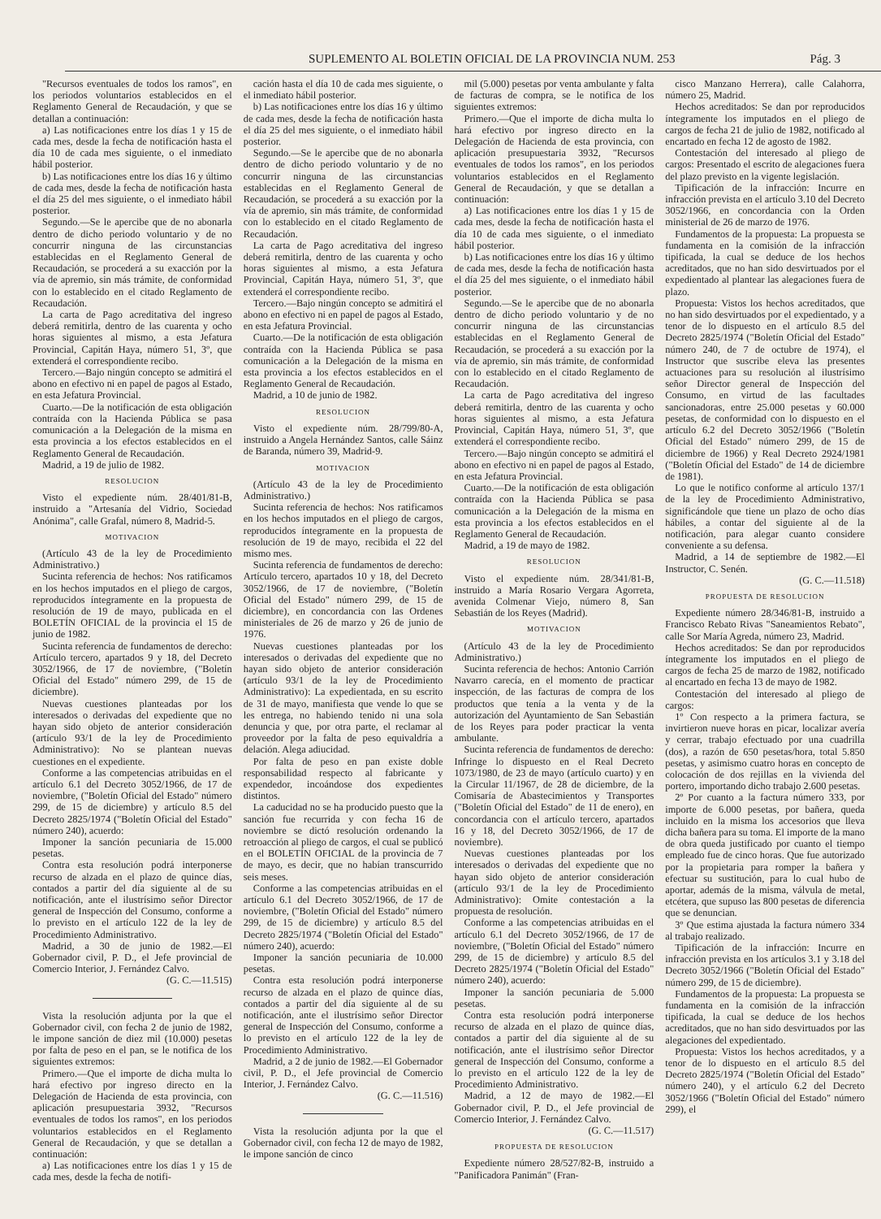SUPLEMENTO AL BOLETIN OFICIAL DE LA PROVINCIA NUM. 253 Pág. 3
"Recursos eventuales de todos los ramos", en los periodos voluntarios establecidos en el Reglamento General de Recaudación, y que se detallan a continuación:
a) Las notificaciones entre los días 1 y 15 de cada mes, desde la fecha de notificación hasta el día 10 de cada mes siguiente, o el inmediato hábil posterior.
b) Las notificaciones entre los días 16 y último de cada mes, desde la fecha de notificación hasta el día 25 del mes siguiente, o el inmediato hábil posterior.
Segundo.—Se le apercibe que de no abonarla dentro de dicho periodo voluntario y de no concurrir ninguna de las circunstancias establecidas en el Reglamento General de Recaudación, se procederá a su exacción por la vía de apremio, sin más trámite, de conformidad con lo establecido en el citado Reglamento de Recaudación.
La carta de Pago acreditativa del ingreso deberá remitirla, dentro de las cuarenta y ocho horas siguientes al mismo, a esta Jefatura Provincial, Capitán Haya, número 51, 3º, que extenderá el correspondiente recibo.
Tercero.—Bajo ningún concepto se admitirá el abono en efectivo ni en papel de pagos al Estado, en esta Jefatura Provincial.
Cuarto.—De la notificación de esta obligación contraída con la Hacienda Pública se pasa comunicación a la Delegación de la misma en esta provincia a los efectos establecidos en el Reglamento General de Recaudación.
Madrid, a 19 de julio de 1982.
RESOLUCION
Visto el expediente núm. 28/401/81-B, instruido a "Artesanía del Vidrio, Sociedad Anónima", calle Grafal, número 8, Madrid-5.
MOTIVACION
(Artículo 43 de la ley de Procedimiento Administrativo.)
Sucinta referencia de hechos: Nos ratificamos en los hechos imputados en el pliego de cargos, reproducidos íntegramente en la propuesta de resolución de 19 de mayo, publicada en el BOLETÍN OFICIAL de la provincia el 15 de junio de 1982.
Sucinta referencia de fundamentos de derecho: Artículo tercero, apartados 9 y 18, del Decreto 3052/1966, de 17 de noviembre, ("Boletín Oficial del Estado" número 299, de 15 de diciembre).
Nuevas cuestiones planteadas por los interesados o derivadas del expediente que no hayan sido objeto de anterior consideración (artículo 93/1 de la ley de Procedimiento Administrativo): No se plantean nuevas cuestiones en el expediente.
Conforme a las competencias atribuidas en el artículo 6.1 del Decreto 3052/1966, de 17 de noviembre, ("Boletín Oficial del Estado" número 299, de 15 de diciembre) y artículo 8.5 del Decreto 2825/1974 ("Boletín Oficial del Estado" número 240), acuerdo:
Imponer la sanción pecuniaria de 15.000 pesetas.
Contra esta resolución podrá interponerse recurso de alzada en el plazo de quince días, contados a partir del día siguiente al de su notificación, ante el ilustrísimo señor Director general de Inspección del Consumo, conforme a lo previsto en el artículo 122 de la ley de Procedimiento Administrativo.
Madrid, a 30 de junio de 1982.—El Gobernador civil, P. D., el Jefe provincial de Comercio Interior, J. Fernández Calvo.
(G. C.—11.515)
Vista la resolución adjunta por la que el Gobernador civil, con fecha 2 de junio de 1982, le impone sanción de diez mil (10.000) pesetas por falta de peso en el pan, se le notifica de los siguientes extremos:
Primero.—Que el importe de dicha multa lo hará efectivo por ingreso directo en la Delegación de Hacienda de esta provincia, con aplicación presupuestaria 3932, "Recursos eventuales de todos los ramos", en los periodos voluntarios establecidos en el Reglamento General de Recaudación, y que se detallan a continuación:
a) Las notificaciones entre los días 1 y 15 de cada mes, desde la fecha de notifi-
cación hasta el día 10 de cada mes siguiente, o el inmediato hábil posterior.
b) Las notificaciones entre los días 16 y último de cada mes, desde la fecha de notificación hasta el día 25 del mes siguiente, o el inmediato hábil posterior.
Segundo.—Se le apercibe que de no abonarla dentro de dicho periodo voluntario y de no concurrir ninguna de las circunstancias establecidas en el Reglamento General de Recaudación, se procederá a su exacción por la vía de apremio, sin más trámite, de conformidad con lo establecido en el citado Reglamento de Recaudación.
La carta de Pago acreditativa del ingreso deberá remitirla, dentro de las cuarenta y ocho horas siguientes al mismo, a esta Jefatura Provincial, Capitán Haya, número 51, 3º, que extenderá el correspondiente recibo.
Tercero.—Bajo ningún concepto se admitirá el abono en efectivo ni en papel de pagos al Estado, en esta Jefatura Provincial.
Cuarto.—De la notificación de esta obligación contraída con la Hacienda Pública se pasa comunicación a la Delegación de la misma en esta provincia a los efectos establecidos en el Reglamento General de Recaudación.
Madrid, a 10 de junio de 1982.
RESOLUCION
Visto el expediente núm. 28/799/80-A, instruido a Angela Hernández Santos, calle Sáinz de Baranda, número 39, Madrid-9.
MOTIVACION
(Artículo 43 de la ley de Procedimiento Administrativo.)
Sucinta referencia de hechos: Nos ratificamos en los hechos imputados en el pliego de cargos, reproducidos íntegramente en la propuesta de resolución de 19 de mayo, recibida el 22 del mismo mes.
Sucinta referencia de fundamentos de derecho: Artículo tercero, apartados 10 y 18, del Decreto 3052/1966, de 17 de noviembre, ("Boletín Oficial del Estado" número 299, de 15 de diciembre), en concordancia con las Ordenes ministeriales de 26 de marzo y 26 de junio de 1976.
Nuevas cuestiones planteadas por los interesados o derivadas del expediente que no hayan sido objeto de anterior consideración (artículo 93/1 de la ley de Procedimiento Administrativo): La expedientada, en su escrito de 31 de mayo, manifiesta que vende lo que se les entrega, no habiendo tenido ni una sola denuncia y que, por otra parte, el reclamar al proveedor por la falta de peso equivaldría a delación. Alega adiucidad.
Por falta de peso en pan existe doble responsabilidad respecto al fabricante y expendedor, incoándose dos expedientes distintos.
La caducidad no se ha producido puesto que la sanción fue recurrida y con fecha 16 de noviembre se dictó resolución ordenando la retroacción al pliego de cargos, el cual se publicó en el BOLETÍN OFICIAL de la provincia de 7 de mayo, es decir, que no habían transcurrido seis meses.
Conforme a las competencias atribuidas en el artículo 6.1 del Decreto 3052/1966, de 17 de noviembre, ("Boletín Oficial del Estado" número 299, de 15 de diciembre) y artículo 8.5 del Decreto 2825/1974 ("Boletín Oficial del Estado" número 240), acuerdo:
Imponer la sanción pecuniaria de 10.000 pesetas.
Contra esta resolución podrá interponerse recurso de alzada en el plazo de quince días, contados a partir del día siguiente al de su notificación, ante el ilustrísimo señor Director general de Inspección del Consumo, conforme a lo previsto en el artículo 122 de la ley de Procedimiento Administrativo.
Madrid, a 2 de junio de 1982.—El Gobernador civil, P. D., el Jefe provincial de Comercio Interior, J. Fernández Calvo.
(G. C.—11.516)
Vista la resolución adjunta por la que el Gobernador civil, con fecha 12 de mayo de 1982, le impone sanción de cinco
mil (5.000) pesetas por venta ambulante y falta de facturas de compra, se le notifica de los siguientes extremos:
Primero.—Que el importe de dicha multa lo hará efectivo por ingreso directo en la Delegación de Hacienda de esta provincia, con aplicación presupuestaria 3932, "Recursos eventuales de todos los ramos", en los periodos voluntarios establecidos en el Reglamento General de Recaudación, y que se detallan a continuación:
a) Las notificaciones entre los días 1 y 15 de cada mes, desde la fecha de notificación hasta el día 10 de cada mes siguiente, o el inmediato hábil posterior.
b) Las notificaciones entre los días 16 y último de cada mes, desde la fecha de notificación hasta el día 25 del mes siguiente, o el inmediato hábil posterior.
Segundo.—Se le apercibe que de no abonarla dentro de dicho periodo voluntario y de no concurrir ninguna de las circunstancias establecidas en el Reglamento General de Recaudación, se procederá a su exacción por la vía de apremio, sin más trámite, de conformidad con lo establecido en el citado Reglamento de Recaudación.
La carta de Pago acreditativa del ingreso deberá remitirla, dentro de las cuarenta y ocho horas siguientes al mismo, a esta Jefatura Provincial, Capitán Haya, número 51, 3º, que extenderá el correspondiente recibo.
Tercero.—Bajo ningún concepto se admitirá el abono en efectivo ni en papel de pagos al Estado, en esta Jefatura Provincial.
Cuarto.—De la notificación de esta obligación contraída con la Hacienda Pública se pasa comunicación a la Delegación de la misma en esta provincia a los efectos establecidos en el Reglamento General de Recaudación.
Madrid, a 19 de mayo de 1982.
RESOLUCION
Visto el expediente núm. 28/341/81-B, instruido a María Rosario Vergara Agorreta, avenida Colmenar Viejo, número 8, San Sebastián de los Reyes (Madrid).
MOTIVACION
(Artículo 43 de la ley de Procedimiento Administrativo.)
Sucinta referencia de hechos: Antonio Carrión Navarro carecía, en el momento de practicar inspección, de las facturas de compra de los productos que tenía a la venta y de la autorización del Ayuntamiento de San Sebastián de los Reyes para poder practicar la venta ambulante.
Sucinta referencia de fundamentos de derecho: Infringe lo dispuesto en el Real Decreto 1073/1980, de 23 de mayo (artículo cuarto) y en la Circular 11/1967, de 28 de diciembre, de la Comisaría de Abastecimientos y Transportes ("Boletín Oficial del Estado" de 11 de enero), en concordancia con el artículo tercero, apartados 16 y 18, del Decreto 3052/1966, de 17 de noviembre).
Nuevas cuestiones planteadas por los interesados o derivadas del expediente que no hayan sido objeto de anterior consideración (artículo 93/1 de la ley de Procedimiento Administrativo): Omite contestación a la propuesta de resolución.
Conforme a las competencias atribuidas en el artículo 6.1 del Decreto 3052/1966, de 17 de noviembre, ("Boletín Oficial del Estado" número 299, de 15 de diciembre) y artículo 8.5 del Decreto 2825/1974 ("Boletín Oficial del Estado" número 240), acuerdo:
Imponer la sanción pecuniaria de 5.000 pesetas.
Contra esta resolución podrá interponerse recurso de alzada en el plazo de quince días, contados a partir del día siguiente al de su notificación, ante el ilustrísimo señor Director general de Inspección del Consumo, conforme a lo previsto en el artículo 122 de la ley de Procedimiento Administrativo.
Madrid, a 12 de mayo de 1982.—El Gobernador civil, P. D., el Jefe provincial de Comercio Interior, J. Fernández Calvo.
(G. C.—11.517)
PROPUESTA DE RESOLUCION
Expediente número 28/527/82-B, instruido a "Panificadora Panimán" (Fran-
cisco Manzano Herrera), calle Calahorra, número 25, Madrid.
Hechos acreditados: Se dan por reproducidos íntegramente los imputados en el pliego de cargos de fecha 21 de julio de 1982, notificado al encartado en fecha 12 de agosto de 1982.
Contestación del interesado al pliego de cargos: Presentado el escrito de alegaciones fuera del plazo previsto en la vigente legislación.
Tipificación de la infracción: Incurre en infracción prevista en el artículo 3.10 del Decreto 3052/1966, en concordancia con la Orden ministerial de 26 de marzo de 1976.
Fundamentos de la propuesta: La propuesta se fundamenta en la comisión de la infracción tipificada, la cual se deduce de los hechos acreditados, que no han sido desvirtuados por el expedientado al plantear las alegaciones fuera de plazo.
Propuesta: Vistos los hechos acreditados, que no han sido desvirtuados por el expedientado, y a tenor de lo dispuesto en el artículo 8.5 del Decreto 2825/1974 ("Boletín Oficial del Estado" número 240, de 7 de octubre de 1974), el Instructor que suscribe eleva las presentes actuaciones para su resolución al ilustrísimo señor Director general de Inspección del Consumo, en virtud de las facultades sancionadoras, entre 25.000 pesetas y 60.000 pesetas, de conformidad con lo dispuesto en el artículo 6.2 del Decreto 3052/1966 ("Boletín Oficial del Estado" número 299, de 15 de diciembre de 1966) y Real Decreto 2924/1981 ("Boletín Oficial del Estado" de 14 de diciembre de 1981).
Lo que le notifico conforme al artículo 137/1 de la ley de Procedimiento Administrativo, significándole que tiene un plazo de ocho días hábiles, a contar del siguiente al de la notificación, para alegar cuanto considere conveniente a su defensa.
Madrid, a 14 de septiembre de 1982.—El Instructor, C. Senén.
(G. C.—11.518)
PROPUESTA DE RESOLUCION
Expediente número 28/346/81-B, instruido a Francisco Rebato Rivas "Saneamientos Rebato", calle Sor María Agreda, número 23, Madrid.
Hechos acreditados: Se dan por reproducidos íntegramente los imputados en el pliego de cargos de fecha 25 de marzo de 1982, notificado al encartado en fecha 13 de mayo de 1982.
Contestación del interesado al pliego de cargos:
1º Con respecto a la primera factura, se invirtieron nueve horas en picar, localizar avería y cerrar, trabajo efectuado por una cuadrilla (dos), a razón de 650 pesetas/hora, total 5.850 pesetas, y asimismo cuatro horas en concepto de colocación de dos rejillas en la vivienda del portero, importando dicho trabajo 2.600 pesetas.
2º Por cuanto a la factura número 333, por importe de 6.000 pesetas, por bañera, queda incluido en la misma los accesorios que lleva dicha bañera para su toma. El importe de la mano de obra queda justificado por cuanto el tiempo empleado fue de cinco horas. Que fue autorizado por la propietaria para romper la bañera y efectuar su sustitución, para lo cual hubo de aportar, además de la misma, válvula de metal, etcétera, que supuso las 800 pesetas de diferencia que se denuncian.
3º Que estima ajustada la factura número 334 al trabajo realizado.
Tipificación de la infracción: Incurre en infracción prevista en los artículos 3.1 y 3.18 del Decreto 3052/1966 ("Boletín Oficial del Estado" número 299, de 15 de diciembre).
Fundamentos de la propuesta: La propuesta se fundamenta en la comisión de la infracción tipificada, la cual se deduce de los hechos acreditados, que no han sido desvirtuados por las alegaciones del expedientado.
Propuesta: Vistos los hechos acreditados, y a tenor de lo dispuesto en el artículo 8.5 del Decreto 2825/1974 ("Boletín Oficial del Estado" número 240), y el artículo 6.2 del Decreto 3052/1966 ("Boletín Oficial del Estado" número 299), el